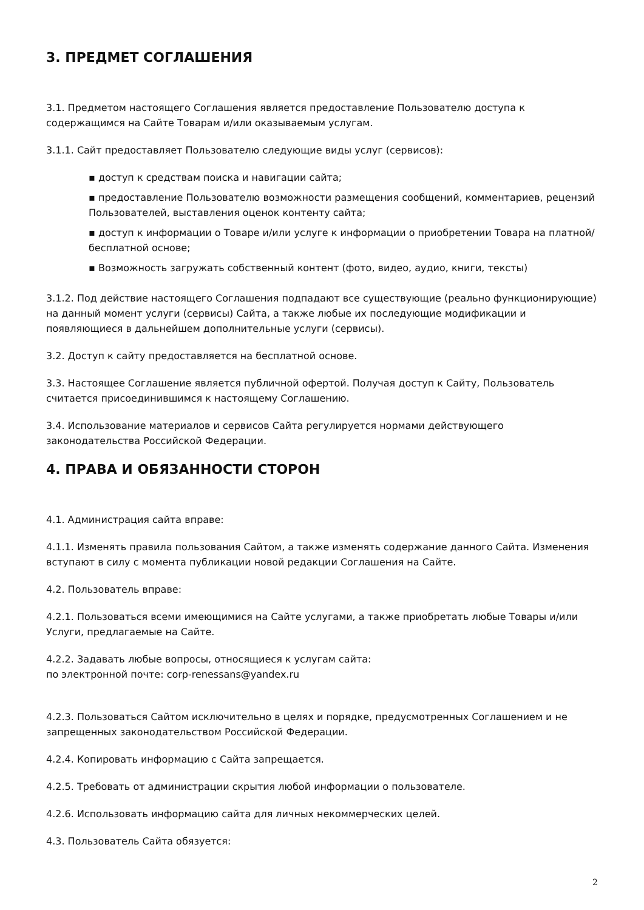3. ПРЕДМЕТ СОГЛАШЕНИЯ
3.1. Предметом настоящего Соглашения является предоставление Пользователю доступа к содержащимся на Сайте Товарам и/или оказываемым услугам.
3.1.1. Сайт предоставляет Пользователю следующие виды услуг (сервисов):
▪ доступ к средствам поиска и навигации сайта;
▪ предоставление Пользователю возможности размещения сообщений, комментариев, рецензий Пользователей, выставления оценок контенту сайта;
▪ доступ к информации о Товаре и/или услуге к информации о приобретении Товара на платной/бесплатной основе;
▪ Возможность загружать собственный контент (фото, видео, аудио, книги, тексты)
3.1.2. Под действие настоящего Соглашения подпадают все существующие (реально функционирующие) на данный момент услуги (сервисы) Сайта, а также любые их последующие модификации и появляющиеся в дальнейшем дополнительные услуги (сервисы).
3.2. Доступ к сайту предоставляется на бесплатной основе.
3.3. Настоящее Соглашение является публичной офертой. Получая доступ к Сайту, Пользователь считается присоединившимся к настоящему Соглашению.
3.4. Использование материалов и сервисов Сайта регулируется нормами действующего законодательства Российской Федерации.
4. ПРАВА И ОБЯЗАННОСТИ СТОРОН
4.1. Администрация сайта вправе:
4.1.1. Изменять правила пользования Сайтом, а также изменять содержание данного Сайта. Изменения вступают в силу с момента публикации новой редакции Соглашения на Сайте.
4.2. Пользователь вправе:
4.2.1. Пользоваться всеми имеющимися на Сайте услугами, а также приобретать любые Товары и/или Услуги, предлагаемые на Сайте.
4.2.2. Задавать любые вопросы, относящиеся к услугам сайта:
по электронной почте: corp-renessans@yandex.ru
4.2.3. Пользоваться Сайтом исключительно в целях и порядке, предусмотренных Соглашением и не запрещенных законодательством Российской Федерации.
4.2.4. Копировать информацию с Сайта запрещается.
4.2.5. Требовать от администрации скрытия любой информации о пользователе.
4.2.6. Использовать информацию сайта для личных некоммерческих целей.
4.3. Пользователь Сайта обязуется:
2